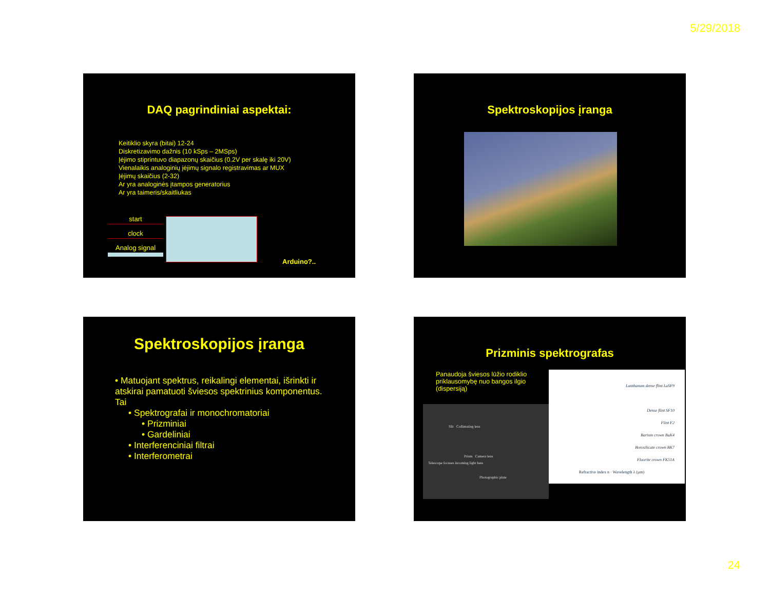5/29/2018
DAQ pagrindiniai aspektai:
Keitiklio skyra (bitai) 12-24
Diskretizavimo dažnis (10 kSps – 2MSps)
Įėjimo stiprintuvo diapazonų skaičius (0.2V per skalę iki 20V)
Vienalaikis analoginių įėjimų signalo registravimas ar MUX
Įėjimų skaičius (2-32)
Ar yra analoginės įtampos generatorius
Ar yra taimeris/skaitliukas
start
clock
Analog signal
Arduino?..
Spektroskopijos įranga
Spektroskopijos įranga
• Matuojant spektrus, reikalingi elementai, išrinkti ir atskirai pamatuoti šviesos spektrinius komponentus. Tai
• Spektrografai ir monochromatoriai
• Prizminiai
• Gardeliniai
• Interferenciniai filtrai
• Interferometrai
Prizminis spektrografas
Panaudoja šviesos lūžio rodiklio priklausomybę nuo bangos ilgio (dispersiją)
Slit Collimating lens
Prism Camera lens
Telescope focuses incoming light here
Photographic plate
Lanthanum dense flint LaSF9
Dense flint SF10
Flint F2
Barium crown BaK4
Borosilicate crown BK7
Fluorite crown FK51A
Refractive index n · Wavelength λ (μm)
24